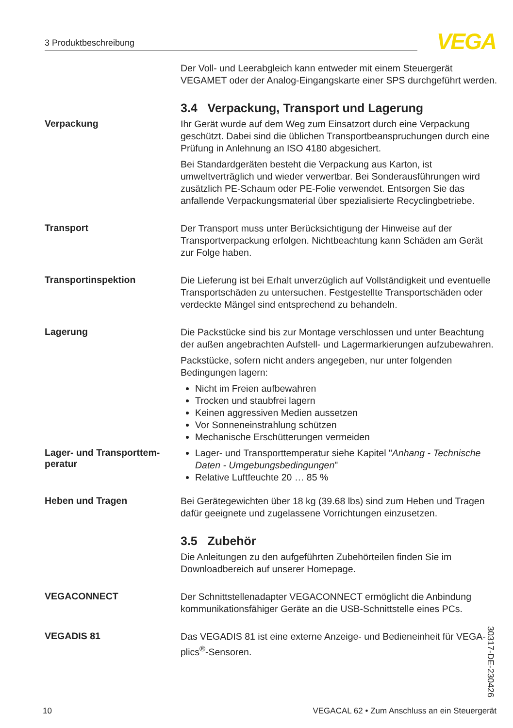3 Produktbeschreibung VEGA
Der Voll- und Leerabgleich kann entweder mit einem Steuergerät VEGAMET oder der Analog-Eingangskarte einer SPS durchgeführt werden.
3.4 Verpackung, Transport und Lagerung
Verpackung
Ihr Gerät wurde auf dem Weg zum Einsatzort durch eine Verpackung geschützt. Dabei sind die üblichen Transportbeanspruchungen durch eine Prüfung in Anlehnung an ISO 4180 abgesichert.
Bei Standardgeräten besteht die Verpackung aus Karton, ist umweltverträglich und wieder verwertbar. Bei Sonderausführungen wird zusätzlich PE-Schaum oder PE-Folie verwendet. Entsorgen Sie das anfallende Verpackungsmaterial über spezialisierte Recyclingbetriebe.
Transport
Der Transport muss unter Berücksichtigung der Hinweise auf der Transportverpackung erfolgen. Nichtbeachtung kann Schäden am Gerät zur Folge haben.
Transportinspektion
Die Lieferung ist bei Erhalt unverzüglich auf Vollständigkeit und eventuelle Transportschäden zu untersuchen. Festgestellte Transportschäden oder verdeckte Mängel sind entsprechend zu behandeln.
Lagerung
Die Packstücke sind bis zur Montage verschlossen und unter Beachtung der außen angebrachten Aufstell- und Lagermarkierungen aufzubewahren.
Packstücke, sofern nicht anders angegeben, nur unter folgenden Bedingungen lagern:
Nicht im Freien aufbewahren
Trocken und staubfrei lagern
Keinen aggressiven Medien aussetzen
Vor Sonneneinstrahlung schützen
Mechanische Erschütterungen vermeiden
Lager- und Transporttem-
peratur
Lager- und Transporttemperatur siehe Kapitel "Anhang - Technische Daten - Umgebungsbedingungen"
Relative Luftfeuchte 20 … 85 %
Heben und Tragen
Bei Gerätegewichten über 18 kg (39.68 lbs) sind zum Heben und Tragen dafür geeignete und zugelassene Vorrichtungen einzusetzen.
3.5 Zubehör
Die Anleitungen zu den aufgeführten Zubehörteilen finden Sie im Downloadbereich auf unserer Homepage.
VEGACONNECT
Der Schnittstellenadapter VEGACONNECT ermöglicht die Anbindung kommunikationsfähiger Geräte an die USB-Schnittstelle eines PCs.
VEGADIS 81
Das VEGADIS 81 ist eine externe Anzeige- und Bedieneinheit für VEGA-plics<sup>®</sup>-Sensoren.
30317-DE-230426
10 VEGACAL 62 • Zum Anschluss an ein Steuergerät